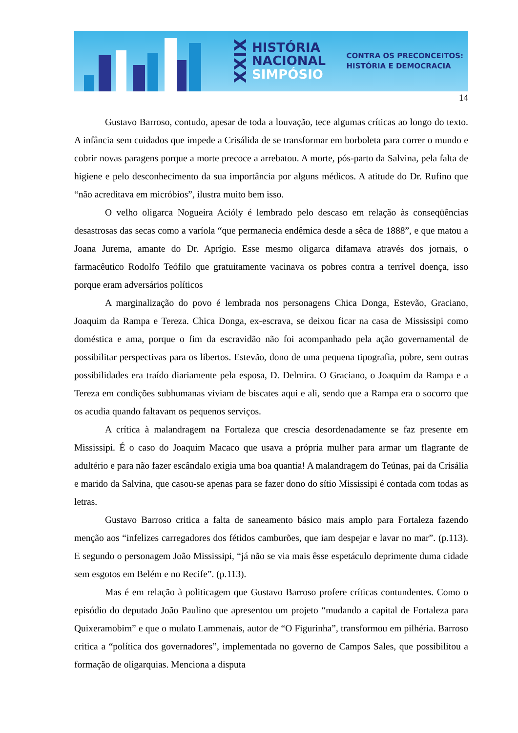XXIX
HISTÓRIA
NACIONAL
SIMPÓSIO
CONTRA OS PRECONCEITOS:
HISTÓRIA E DEMOCRACIA
14
Gustavo Barroso, contudo, apesar de toda a louvação, tece algumas críticas ao longo do texto. A infância sem cuidados que impede a Crisálida de se transformar em borboleta para correr o mundo e cobrir novas paragens porque a morte precoce a arrebatou. A morte, pós-parto da Salvina, pela falta de higiene e pelo desconhecimento da sua importância por alguns médicos. A atitude do Dr. Rufino que “não acreditava em micróbios”, ilustra muito bem isso.
O velho oligarca Nogueira Acióly é lembrado pelo descaso em relação às conseqüências desastrosas das secas como a varíola “que permanecia endêmica desde a sêca de 1888”, e que matou a Joana Jurema, amante do Dr. Aprígio. Esse mesmo oligarca difamava através dos jornais, o farmacêutico Rodolfo Teófilo que gratuitamente vacinava os pobres contra a terrível doença, isso porque eram adversários políticos
A marginalização do povo é lembrada nos personagens Chica Donga, Estevão, Graciano, Joaquim da Rampa e Tereza. Chica Donga, ex-escrava, se deixou ficar na casa de Mississipi como doméstica e ama, porque o fim da escravidão não foi acompanhado pela ação governamental de possibilitar perspectivas para os libertos. Estevão, dono de uma pequena tipografia, pobre, sem outras possibilidades era traído diariamente pela esposa, D. Delmira. O Graciano, o Joaquim da Rampa e a Tereza em condições subhumanas viviam de biscates aqui e ali, sendo que a Rampa era o socorro que os acudia quando faltavam os pequenos serviços.
A crítica à malandragem na Fortaleza que crescia desordenadamente se faz presente em Mississipi. É o caso do Joaquim Macaco que usava a própria mulher para armar um flagrante de adultério e para não fazer escândalo exigia uma boa quantia! A malandragem do Teúnas, pai da Crisália e marido da Salvina, que casou-se apenas para se fazer dono do sítio Mississipi é contada com todas as letras.
Gustavo Barroso critica a falta de saneamento básico mais amplo para Fortaleza fazendo menção aos “infelizes carregadores dos fétidos camburões, que iam despejar e lavar no mar”. (p.113). E segundo o personagem João Mississipi, “já não se via mais êsse espetáculo deprimente duma cidade sem esgotos em Belém e no Recife”. (p.113).
Mas é em relação à politicagem que Gustavo Barroso profere críticas contundentes. Como o episódio do deputado João Paulino que apresentou um projeto “mudando a capital de Fortaleza para Quixeramobim” e que o mulato Lammenais, autor de “O Figurinha”, transformou em pilhéria. Barroso critica a “política dos governadores”, implementada no governo de Campos Sales, que possibilitou a formação de oligarquias. Menciona a disputa